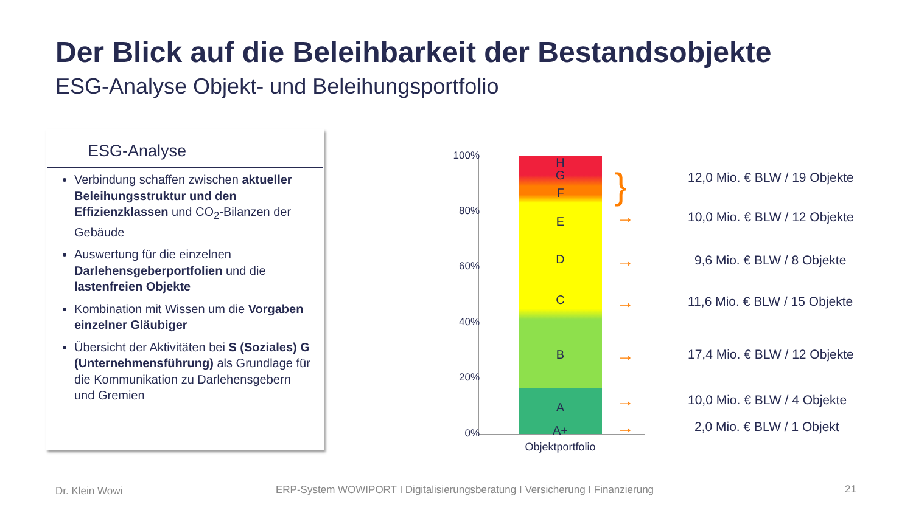Der Blick auf die Beleihbarkeit der Bestandsobjekte
ESG-Analyse Objekt- und Beleihungsportfolio
ESG-Analyse
Verbindung schaffen zwischen aktueller Beleihungsstruktur und den Effizienzklassen und CO<sub>2</sub>-Bilanzen der Gebäude
Auswertung für die einzelnen Darlehensgeberportfolien und die lastenfreien Objekte
Kombination mit Wissen um die Vorgaben einzelner Gläubiger
Übersicht der Aktivitäten bei S (Soziales) G (Unternehmensführung) als Grundlage für die Kommunikation zu Darlehensgebern und Gremien
100%
80%
60%
40%
20%
0%
H
G
F
E
D
C
B
A
A+
Objektportfolio
}
→
→
→
→
→
→
12,0 Mio. € BLW / 19 Objekte
10,0 Mio. € BLW / 12 Objekte
9,6 Mio. € BLW / 8 Objekte
11,6 Mio. € BLW / 15 Objekte
17,4 Mio. € BLW / 12 Objekte
10,0 Mio. € BLW / 4 Objekte
2,0 Mio. € BLW / 1 Objekt
Dr. Klein Wowi
ERP-System WOWIPORT I Digitalisierungsberatung I Versicherung I Finanzierung
21